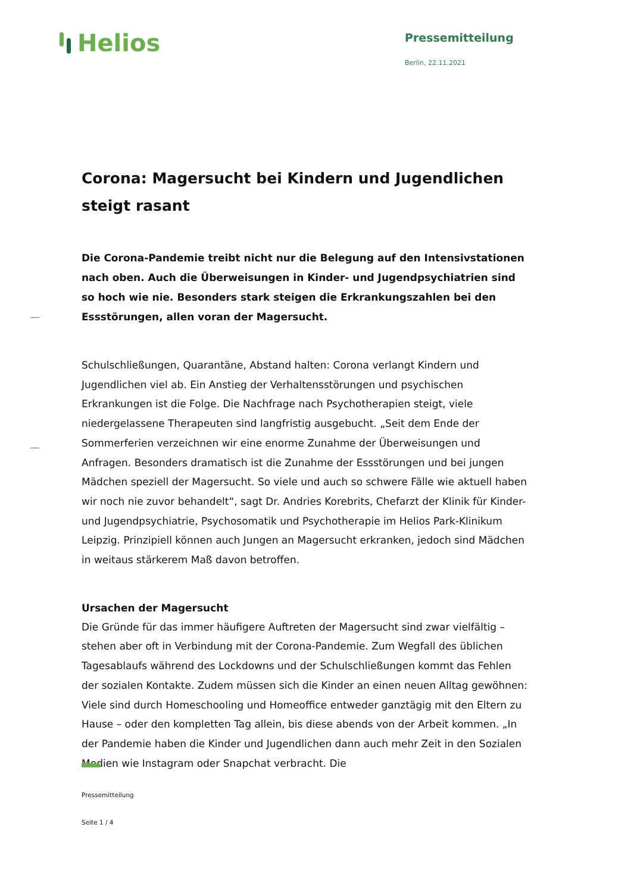Helios
Pressemitteilung
Berlin, 22.11.2021
Corona: Magersucht bei Kindern und Jugendlichen steigt rasant
Die Corona-Pandemie treibt nicht nur die Belegung auf den Intensivstationen nach oben. Auch die Überweisungen in Kinder- und Jugendpsychiatrien sind so hoch wie nie. Besonders stark steigen die Erkrankungszahlen bei den Essstörungen, allen voran der Magersucht.
Schulschließungen, Quarantäne, Abstand halten: Corona verlangt Kindern und Jugendlichen viel ab. Ein Anstieg der Verhaltensstörungen und psychischen Erkrankungen ist die Folge. Die Nachfrage nach Psychotherapien steigt, viele niedergelassene Therapeuten sind langfristig ausgebucht. „Seit dem Ende der Sommerferien verzeichnen wir eine enorme Zunahme der Überweisungen und Anfragen. Besonders dramatisch ist die Zunahme der Essstörungen und bei jungen Mädchen speziell der Magersucht. So viele und auch so schwere Fälle wie aktuell haben wir noch nie zuvor behandelt“, sagt Dr. Andries Korebrits, Chefarzt der Klinik für Kinder- und Jugendpsychiatrie, Psychosomatik und Psychotherapie im Helios Park-Klinikum Leipzig. Prinzipiell können auch Jungen an Magersucht erkranken, jedoch sind Mädchen in weitaus stärkerem Maß davon betroffen.
Ursachen der Magersucht
Die Gründe für das immer häufigere Auftreten der Magersucht sind zwar vielfältig – stehen aber oft in Verbindung mit der Corona-Pandemie. Zum Wegfall des üblichen Tagesablaufs während des Lockdowns und der Schulschließungen kommt das Fehlen der sozialen Kontakte. Zudem müssen sich die Kinder an einen neuen Alltag gewöhnen: Viele sind durch Homeschooling und Homeoffice entweder ganztägig mit den Eltern zu Hause – oder den kompletten Tag allein, bis diese abends von der Arbeit kommen. „In der Pandemie haben die Kinder und Jugendlichen dann auch mehr Zeit in den Sozialen Medien wie Instagram oder Snapchat verbracht. Die
Pressemitteilung
Seite 1 / 4